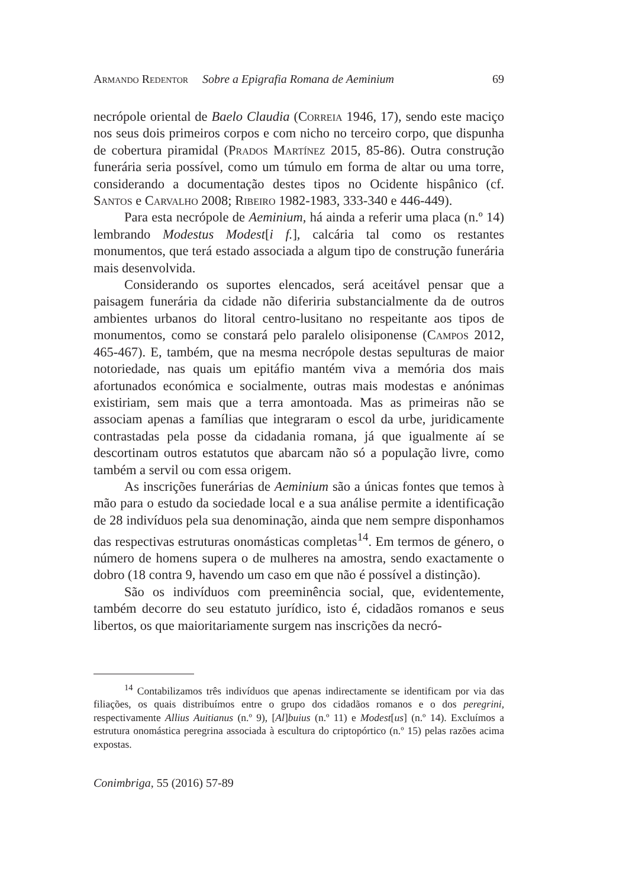Armando Redentor Sobre a Epigrafia Romana de Aeminium 69
necrópole oriental de Baelo Claudia (Correia 1946, 17), sendo este maciço nos seus dois primeiros corpos e com nicho no terceiro corpo, que dispunha de cobertura piramidal (Prados Martínez 2015, 85-86). Outra construção funerária seria possível, como um túmulo em forma de altar ou uma torre, considerando a documentação destes tipos no Ocidente hispânico (cf. Santos e Carvalho 2008; Ribeiro 1982-1983, 333-340 e 446-449).
Para esta necrópole de Aeminium, há ainda a referir uma placa (n.º 14) lembrando Modestus Modest[i f.], calcária tal como os restantes monumentos, que terá estado associada a algum tipo de construção funerária mais desenvolvida.
Considerando os suportes elencados, será aceitável pensar que a paisagem funerária da cidade não diferiria substancialmente da de outros ambientes urbanos do litoral centro-lusitano no respeitante aos tipos de monumentos, como se constará pelo paralelo olisiponense (Campos 2012, 465-467). E, também, que na mesma necrópole destas sepulturas de maior notoriedade, nas quais um epitáfio mantém viva a memória dos mais afortunados económica e socialmente, outras mais modestas e anónimas existiriam, sem mais que a terra amontoada. Mas as primeiras não se associam apenas a famílias que integraram o escol da urbe, juridicamente contrastadas pela posse da cidadania romana, já que igualmente aí se descortinam outros estatutos que abarcam não só a população livre, como também a servil ou com essa origem.
As inscrições funerárias de Aeminium são a únicas fontes que temos à mão para o estudo da sociedade local e a sua análise permite a identificação de 28 indivíduos pela sua denominação, ainda que nem sempre disponhamos das respectivas estruturas onomásticas completas<sup>14</sup>. Em termos de género, o número de homens supera o de mulheres na amostra, sendo exactamente o dobro (18 contra 9, havendo um caso em que não é possível a distinção).
São os indivíduos com preeminência social, que, evidentemente, também decorre do seu estatuto jurídico, isto é, cidadãos romanos e seus libertos, os que maioritariamente surgem nas inscrições da necró-
<sup>14</sup> Contabilizamos três indivíduos que apenas indirectamente se identificam por via das filiações, os quais distribuímos entre o grupo dos cidadãos romanos e o dos peregrini, respectivamente Allius Auitianus (n.º 9), [Al]buius (n.º 11) e Modest[us] (n.º 14). Excluímos a estrutura onomástica peregrina associada à escultura do criptopórtico (n.º 15) pelas razões acima expostas.
Conimbriga, 55 (2016) 57-89